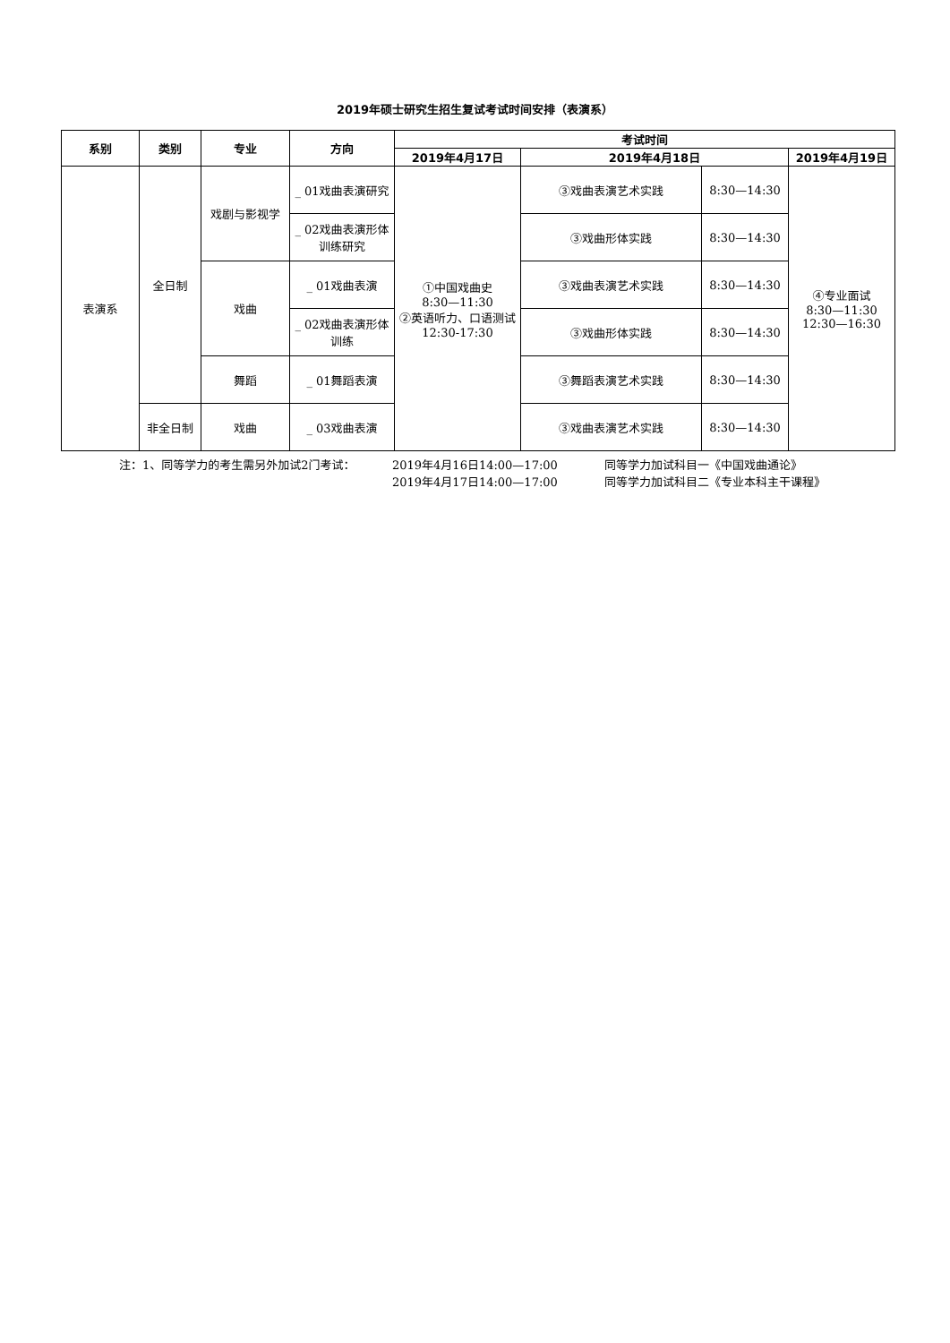2019年硕士研究生招生复试考试时间安排（表演系）
| 系别 | 类别 | 专业 | 方向 | 考试时间 | | | |
| --- | --- | --- | --- | --- | --- | --- | --- |
| | | | | 2019年4月17日 | 2019年4月18日 | | 2019年4月19日 |
| 表演系 | 全日制 | 戏剧与影视学 | _ 01戏曲表演研究 | ①中国戏曲史 8:30—11:30 ②英语听力、口语测试12:30-17:30 | ③戏曲表演艺术实践 | 8:30—14:30 | ④专业面试 8:30—11:30 12:30—16:30 |
| | | | _ 02戏曲表演形体训练研究 | | ③戏曲形体实践 | 8:30—14:30 | |
| | | 戏曲 | _ 01戏曲表演 | | ③戏曲表演艺术实践 | 8:30—14:30 | |
| | | | _ 02戏曲表演形体训练 | | ③戏曲形体实践 | 8:30—14:30 | |
| | | 舞蹈 | _ 01舞蹈表演 | | ③舞蹈表演艺术实践 | 8:30—14:30 | |
| | 非全日制 | 戏曲 | _ 03戏曲表演 | | ③戏曲表演艺术实践 | 8:30—14:30 | |
注：1、同等学力的考生需另外加试2门考试： 2019年4月16日14:00—17:00 同等学力加试科目一《中国戏曲通论》
2019年4月17日14:00—17:00 同等学力加试科目二《专业本科主干课程》